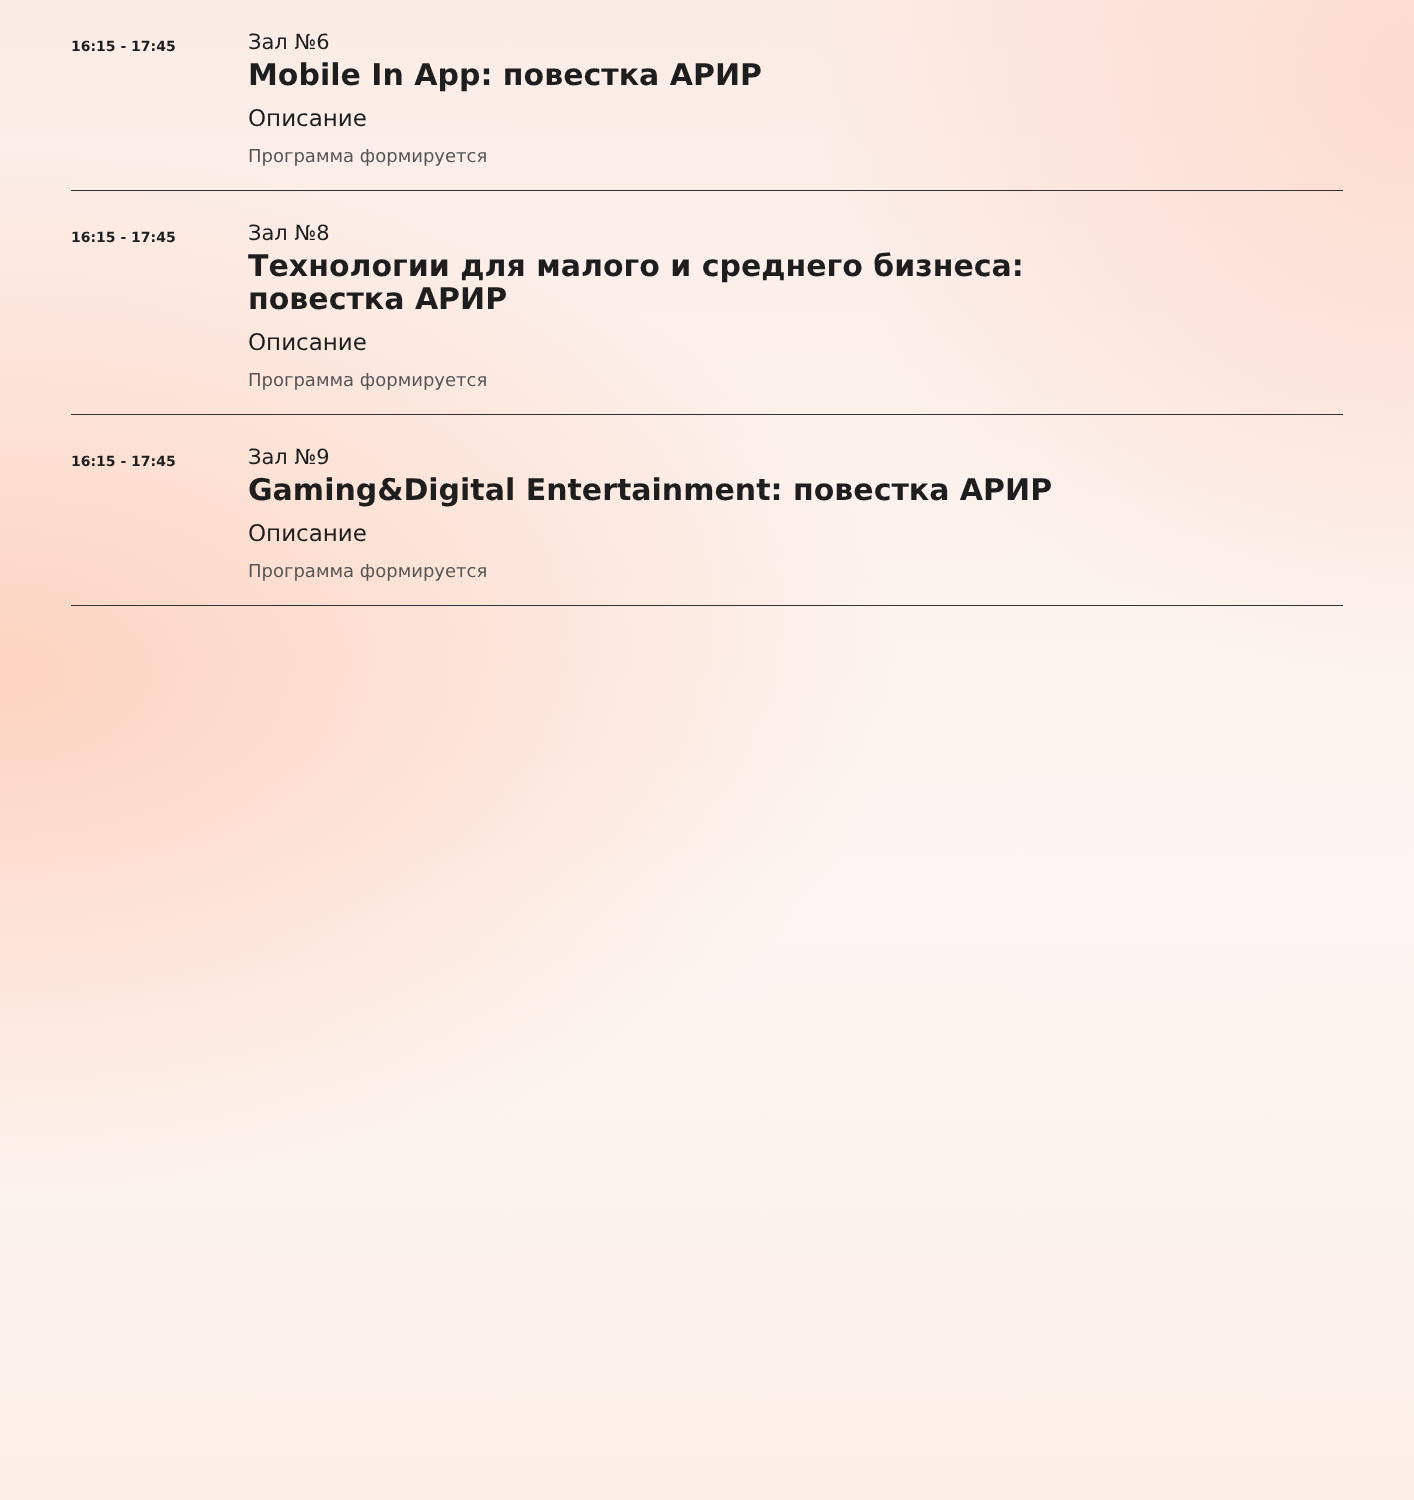16:15 - 17:45
Зал №6
Mobile In App: повестка АРИР
Описание
Программа формируется
16:15 - 17:45
Зал №8
Технологии для малого и среднего бизнеса:
повестка АРИР
Описание
Программа формируется
16:15 - 17:45
Зал №9
Gaming&Digital Entertainment: повестка АРИР
Описание
Программа формируется